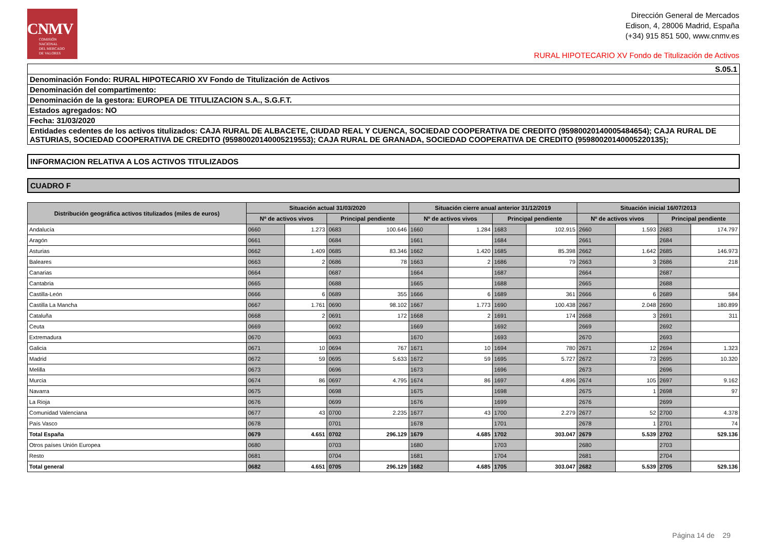CNMV
COMISIÓN
NACIONAL
DEL MERCADO
DE VALORES
Dirección General de Mercados
Edison, 4, 28006 Madrid, España
(+34) 915 851 500, www.cnmv.es
RURAL HIPOTECARIO XV Fondo de Titulización de Activos
| S.05.1 |
| Denominación Fondo: RURAL HIPOTECARIO XV Fondo de Titulización de Activos |
| Denominación del compartimento: |
| Denominación de la gestora: EUROPEA DE TITULIZACION S.A., S.G.F.T. |
| Estados agregados: NO |
| Fecha: 31/03/2020 |
| Entidades cedentes de los activos titulizados: CAJA RURAL DE ALBACETE, CIUDAD REAL Y CUENCA, SOCIEDAD COOPERATIVA DE CREDITO (95980020140005484654); CAJA RURAL DE ASTURIAS, SOCIEDAD COOPERATIVA DE CREDITO (95980020140005219553); CAJA RURAL DE GRANADA, SOCIEDAD COOPERATIVA DE CREDITO (95980020140005220135); |
INFORMACION RELATIVA A LOS ACTIVOS TITULIZADOS
CUADRO F
| Distribución geográfica activos titulizados (miles de euros) | Situación actual 31/03/2020 | | | | Situación cierre anual anterior 31/12/2019 | | | | Situación inicial 16/07/2013 | | | |
| --- | --- | --- | --- | --- | --- | --- | --- | --- | --- | --- | --- | --- |
| | Nº de activos vivos | | Principal pendiente | | Nº de activos vivos | | Principal pendiente | | Nº de activos vivos | | Principal pendiente | |
| Andalucía | 0660 | 1.273 | 0683 | 100.646 | 1660 | 1.284 | 1683 | 102.915 | 2660 | 1.593 | 2683 | 174.797 |
| Aragón | 0661 | | 0684 | | 1661 | | 1684 | | 2661 | | 2684 | |
| Asturias | 0662 | 1.409 | 0685 | 83.346 | 1662 | 1.420 | 1685 | 85.398 | 2662 | 1.642 | 2685 | 146.973 |
| Baleares | 0663 | 2 | 0686 | 78 | 1663 | 2 | 1686 | 79 | 2663 | 3 | 2686 | 218 |
| Canarias | 0664 | | 0687 | | 1664 | | 1687 | | 2664 | | 2687 | |
| Cantabria | 0665 | | 0688 | | 1665 | | 1688 | | 2665 | | 2688 | |
| Castilla-León | 0666 | 6 | 0689 | 355 | 1666 | 6 | 1689 | 361 | 2666 | 6 | 2689 | 584 |
| Castilla La Mancha | 0667 | 1.761 | 0690 | 98.102 | 1667 | 1.773 | 1690 | 100.438 | 2667 | 2.048 | 2690 | 180.899 |
| Cataluña | 0668 | 2 | 0691 | 172 | 1668 | 2 | 1691 | 174 | 2668 | 3 | 2691 | 311 |
| Ceuta | 0669 | | 0692 | | 1669 | | 1692 | | 2669 | | 2692 | |
| Extremadura | 0670 | | 0693 | | 1670 | | 1693 | | 2670 | | 2693 | |
| Galicia | 0671 | 10 | 0694 | 767 | 1671 | 10 | 1694 | 780 | 2671 | 12 | 2694 | 1.323 |
| Madrid | 0672 | 59 | 0695 | 5.633 | 1672 | 59 | 1695 | 5.727 | 2672 | 73 | 2695 | 10.320 |
| Melilla | 0673 | | 0696 | | 1673 | | 1696 | | 2673 | | 2696 | |
| Murcia | 0674 | 86 | 0697 | 4.795 | 1674 | 86 | 1697 | 4.896 | 2674 | 105 | 2697 | 9.162 |
| Navarra | 0675 | | 0698 | | 1675 | | 1698 | | 2675 | 1 | 2698 | 97 |
| La Rioja | 0676 | | 0699 | | 1676 | | 1699 | | 2676 | | 2699 | |
| Comunidad Valenciana | 0677 | 43 | 0700 | 2.235 | 1677 | 43 | 1700 | 2.279 | 2677 | 52 | 2700 | 4.378 |
| País Vasco | 0678 | | 0701 | | 1678 | | 1701 | | 2678 | 1 | 2701 | 74 |
| Total España | 0679 | 4.651 | 0702 | 296.129 | 1679 | 4.685 | 1702 | 303.047 | 2679 | 5.539 | 2702 | 529.136 |
| Otros países Unión Europea | 0680 | | 0703 | | 1680 | | 1703 | | 2680 | | 2703 | |
| Resto | 0681 | | 0704 | | 1681 | | 1704 | | 2681 | | 2704 | |
| Total general | 0682 | 4.651 | 0705 | 296.129 | 1682 | 4.685 | 1705 | 303.047 | 2682 | 5.539 | 2705 | 529.136 |
Página 14 de 29